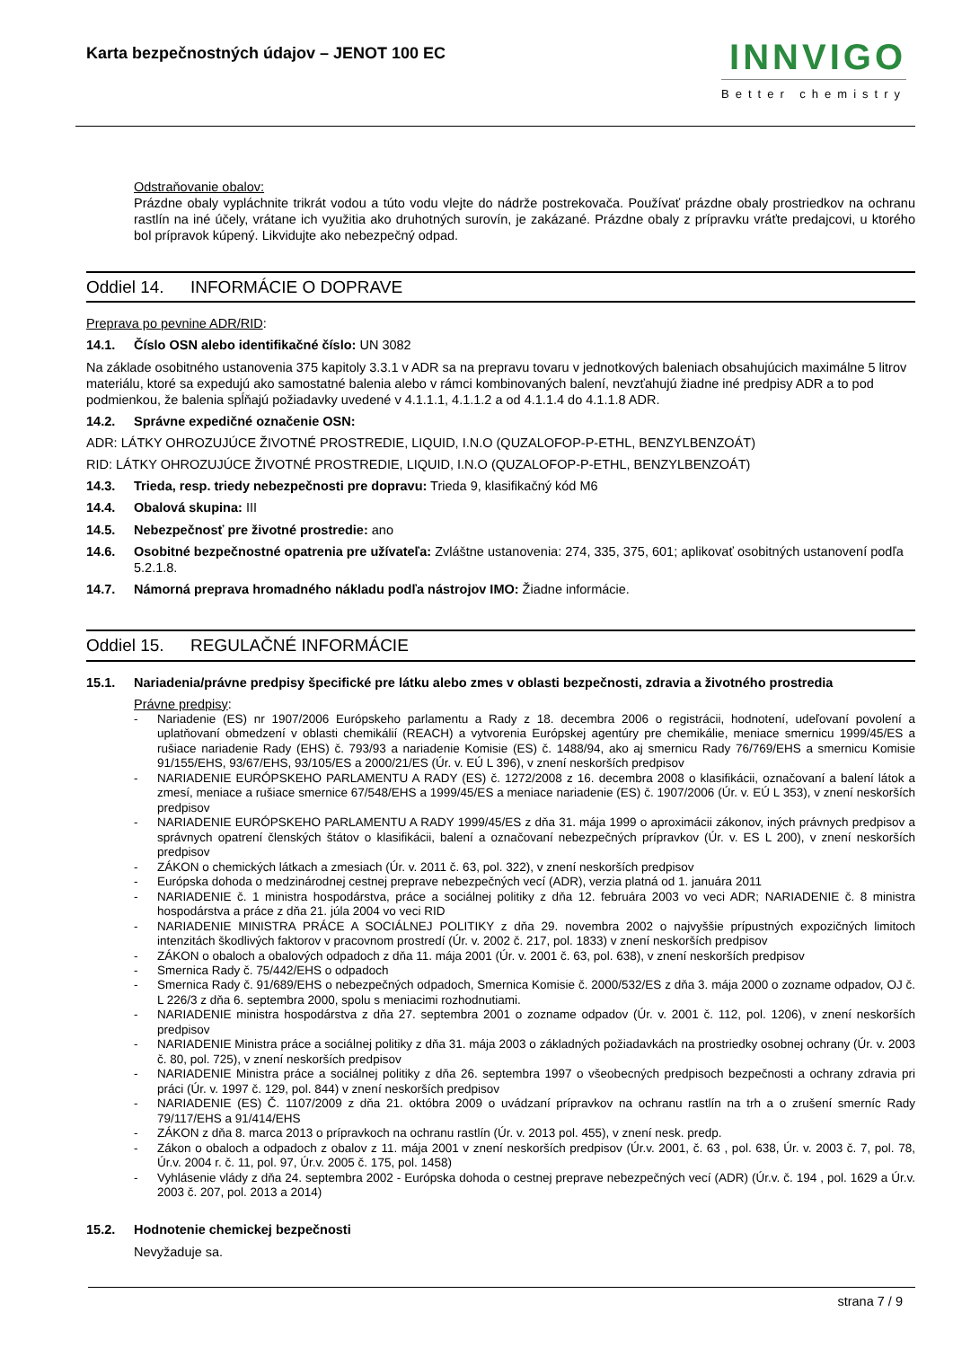Karta bezpečnostných údajov – JENOT 100 EC
INNVIGO
Better chemistry
Odstraňovanie obalov:
Prázdne obaly vypláchnite trikrát vodou a túto vodu vlejte do nádrže postrekovača. Používať prázdne obaly prostriedkov na ochranu rastlín na iné účely, vrátane ich využitia ako druhotných surovín, je zakázané. Prázdne obaly z prípravku vráťte predajcovi, u ktorého bol prípravok kúpený. Likvidujte ako nebezpečný odpad.
Oddiel 14. INFORMÁCIE O DOPRAVE
Preprava po pevnine ADR/RID:
14.1. Číslo OSN alebo identifikačné číslo: UN 3082
Na základe osobitného ustanovenia 375 kapitoly 3.3.1 v ADR sa na prepravu tovaru v jednotkových baleniach obsahujúcich maximálne 5 litrov materiálu, ktoré sa expedujú ako samostatné balenia alebo v rámci kombinovaných balení, nevzťahujú žiadne iné predpisy ADR a to pod podmienkou, že balenia spĺňajú požiadavky uvedené v 4.1.1.1, 4.1.1.2 a od 4.1.1.4 do 4.1.1.8 ADR.
14.2. Správne expedičné označenie OSN:
ADR: LÁTKY OHROZUJÚCE ŽIVOTNÉ PROSTREDIE, LIQUID, I.N.O (QUZALOFOP-P-ETHL, BENZYLBENZOÁT)
RID: LÁTKY OHROZUJÚCE ŽIVOTNÉ PROSTREDIE, LIQUID, I.N.O (QUZALOFOP-P-ETHL, BENZYLBENZOÁT)
14.3. Trieda, resp. triedy nebezpečnosti pre dopravu: Trieda 9, klasifikačný kód M6
14.4. Obalová skupina: III
14.5. Nebezpečnosť pre životné prostredie: ano
14.6. Osobitné bezpečnostné opatrenia pre užívateľa: Zvláštne ustanovenia: 274, 335, 375, 601; aplikovať osobitných ustanovení podľa 5.2.1.8.
14.7. Námorná preprava hromadného nákladu podľa nástrojov IMO: Žiadne informácie.
Oddiel 15. REGULAČNÉ INFORMÁCIE
15.1. Nariadenia/právne predpisy špecifické pre látku alebo zmes v oblasti bezpečnosti, zdravia a životného prostredia
Právne predpisy:
- Nariadenie (ES) nr 1907/2006 Európskeho parlamentu a Rady z 18. decembra 2006 o registrácii, hodnotení, udeľovaní povolení a uplatňovaní obmedzení v oblasti chemikálií (REACH) a vytvorenia Európskej agentúry pre chemikálie, meniace smernicu 1999/45/ES a rušiace nariadenie Rady (EHS) č. 793/93 a nariadenie Komisie (ES) č. 1488/94, ako aj smernicu Rady 76/769/EHS a smernicu Komisie 91/155/EHS, 93/67/EHS, 93/105/ES a 2000/21/ES (Úr. v. EÚ L 396), v znení neskorších predpisov
- NARIADENIE EURÓPSKEHO PARLAMENTU A RADY (ES) č. 1272/2008 z 16. decembra 2008 o klasifikácii, označovaní a balení látok a zmesí, meniace a rušiace smernice 67/548/EHS a 1999/45/ES a meniace nariadenie (ES) č. 1907/2006 (Úr. v. EÚ L 353), v znení neskorších predpisov
- NARIADENIE EURÓPSKEHO PARLAMENTU A RADY 1999/45/ES z dňa 31. mája 1999 o aproximácii zákonov, iných právnych predpisov a správnych opatrení členských štátov o klasifikácii, balení a označovaní nebezpečných prípravkov (Úr. v. ES L 200), v znení neskorších predpisov
- ZÁKON o chemických látkach a zmesiach (Úr. v. 2011 č. 63, pol. 322), v znení neskorších predpisov
- Európska dohoda o medzinárodnej cestnej preprave nebezpečných vecí (ADR), verzia platná od 1. januára 2011
- NARIADENIE č. 1 ministra hospodárstva, práce a sociálnej politiky z dňa 12. februára 2003 vo veci ADR; NARIADENIE č. 8 ministra hospodárstva a práce z dňa 21. júla 2004 vo veci RID
- NARIADENIE MINISTRA PRÁCE A SOCIÁLNEJ POLITIKY z dňa 29. novembra 2002 o najvyššie prípustných expozičných limitoch intenzitách škodlivých faktorov v pracovnom prostredí (Úr. v. 2002 č. 217, pol. 1833) v znení neskorších predpisov
- ZÁKON o obaloch a obalových odpadoch z dňa 11. mája 2001 (Úr. v. 2001 č. 63, pol. 638), v znení neskorších predpisov
- Smernica Rady č. 75/442/EHS o odpadoch
- Smernica Rady č. 91/689/EHS o nebezpečných odpadoch, Smernica Komisie č. 2000/532/ES z dňa 3. mája 2000 o zozname odpadov, OJ č. L 226/3 z dňa 6. septembra 2000, spolu s meniacimi rozhodnutiami.
- NARIADENIE ministra hospodárstva z dňa 27. septembra 2001 o zozname odpadov (Úr. v. 2001 č. 112, pol. 1206), v znení neskorších predpisov
- NARIADENIE Ministra práce a sociálnej politiky z dňa 31. mája 2003 o základných požiadavkách na prostriedky osobnej ochrany (Úr. v. 2003 č. 80, pol. 725), v znení neskorších predpisov
- NARIADENIE Ministra práce a sociálnej politiky z dňa 26. septembra 1997 o všeobecných predpisoch bezpečnosti a ochrany zdravia pri práci (Úr. v. 1997 č. 129, pol. 844) v znení neskorších predpisov
- NARIADENIE (ES) Č. 1107/2009 z dňa 21. októbra 2009 o uvádzaní prípravkov na ochranu rastlín na trh a o zrušení smerníc Rady 79/117/EHS a 91/414/EHS
- ZÁKON z dňa 8. marca 2013 o prípravkoch na ochranu rastlín (Úr. v. 2013 pol. 455), v znení nesk. predp.
- Zákon o obaloch a odpadoch z obalov z 11. mája 2001 v znení neskorších predpisov (Úr.v. 2001, č. 63 , pol. 638, Úr. v. 2003 č. 7, pol. 78, Úr.v. 2004 r. č. 11, pol. 97, Úr.v. 2005 č. 175, pol. 1458)
- Vyhlásenie vlády z dňa 24. septembra 2002 - Európska dohoda o cestnej preprave nebezpečných vecí (ADR) (Úr.v. č. 194 , pol. 1629 a Úr.v. 2003 č. 207, pol. 2013 a 2014)
15.2. Hodnotenie chemickej bezpečnosti
Nevyžaduje sa.
strana 7 / 9